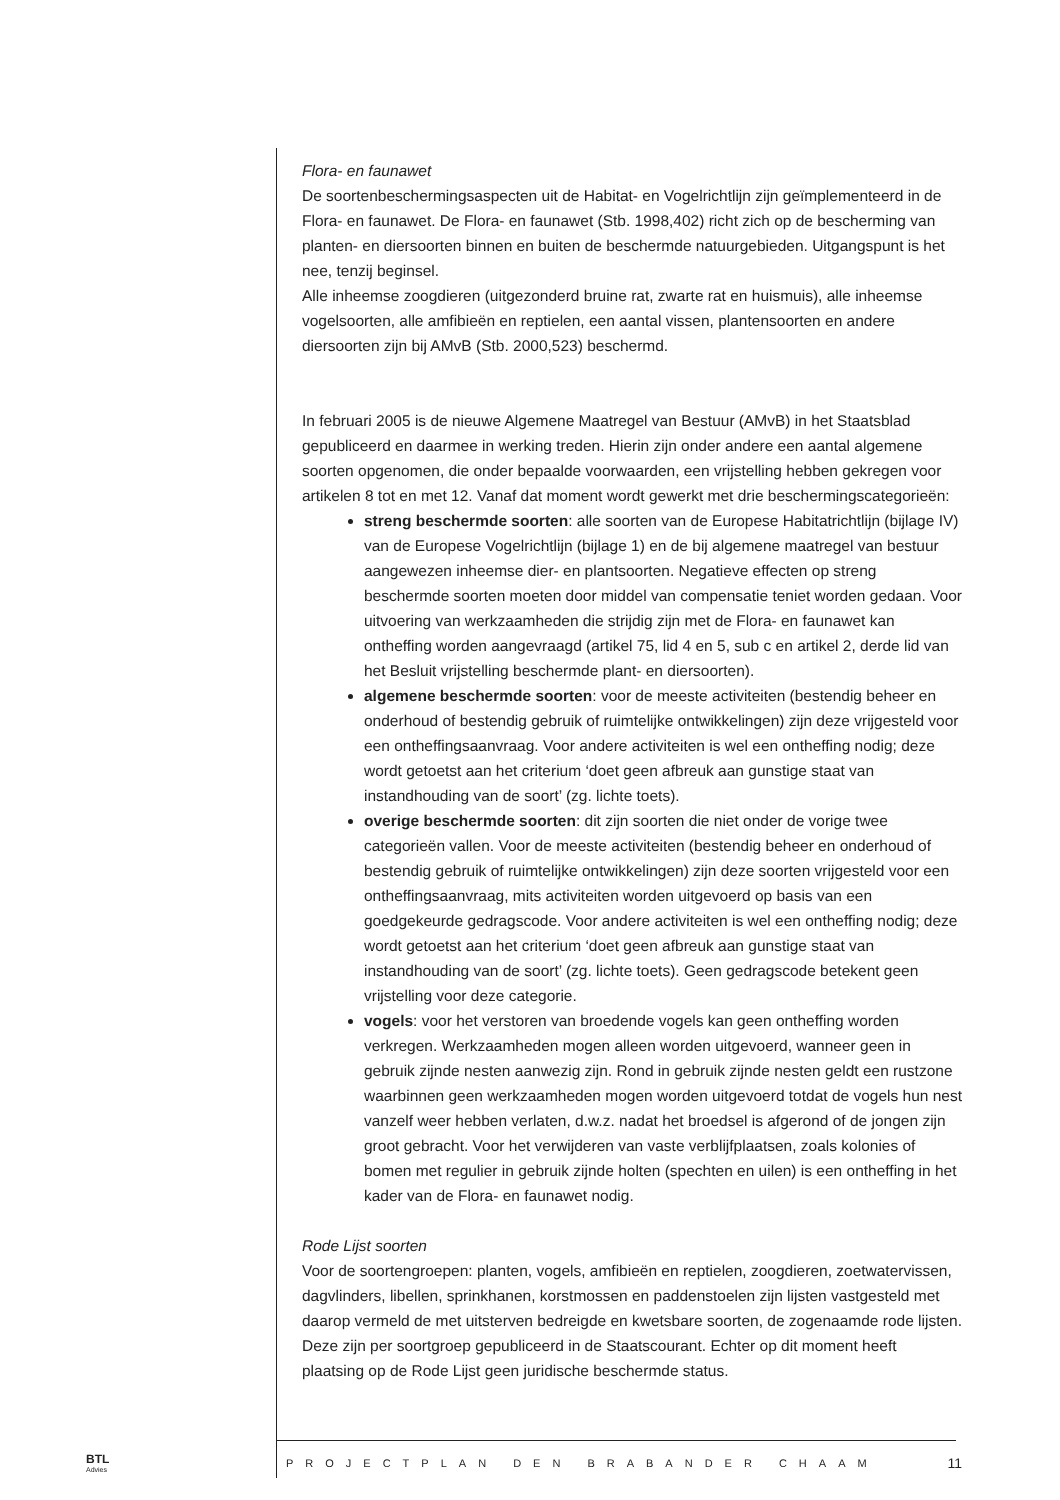Flora- en faunawet
De soortenbeschermingsaspecten uit de Habitat- en Vogelrichtlijn zijn geïmplementeerd in de Flora- en faunawet. De Flora- en faunawet (Stb. 1998,402) richt zich op de bescherming van planten- en diersoorten binnen en buiten de beschermde natuurgebieden. Uitgangspunt is het nee, tenzij beginsel.
Alle inheemse zoogdieren (uitgezonderd bruine rat, zwarte rat en huismuis), alle inheemse vogelsoorten, alle amfibieën en reptielen, een aantal vissen, plantensoorten en andere diersoorten zijn bij AMvB (Stb. 2000,523) beschermd.
In februari 2005 is de nieuwe Algemene Maatregel van Bestuur (AMvB) in het Staatsblad gepubliceerd en daarmee in werking treden. Hierin zijn onder andere een aantal algemene soorten opgenomen, die onder bepaalde voorwaarden, een vrijstelling hebben gekregen voor artikelen 8 tot en met 12. Vanaf dat moment wordt gewerkt met drie beschermingscategorieën:
streng beschermde soorten: alle soorten van de Europese Habitatrichtlijn (bijlage IV) van de Europese Vogelrichtlijn (bijlage 1) en de bij algemene maatregel van bestuur aangewezen inheemse dier- en plantsoorten. Negatieve effecten op streng beschermde soorten moeten door middel van compensatie teniet worden gedaan. Voor uitvoering van werkzaamheden die strijdig zijn met de Flora- en faunawet kan ontheffing worden aangevraagd (artikel 75, lid 4 en 5, sub c en artikel 2, derde lid van het Besluit vrijstelling beschermde plant- en diersoorten).
algemene beschermde soorten: voor de meeste activiteiten (bestendig beheer en onderhoud of bestendig gebruik of ruimtelijke ontwikkelingen) zijn deze vrijgesteld voor een ontheffingsaanvraag. Voor andere activiteiten is wel een ontheffing nodig; deze wordt getoetst aan het criterium ‘doet geen afbreuk aan gunstige staat van instandhouding van de soort’ (zg. lichte toets).
overige beschermde soorten: dit zijn soorten die niet onder de vorige twee categorieën vallen. Voor de meeste activiteiten (bestendig beheer en onderhoud of bestendig gebruik of ruimtelijke ontwikkelingen) zijn deze soorten vrijgesteld voor een ontheffingsaanvraag, mits activiteiten worden uitgevoerd op basis van een goedgekeurde gedragscode. Voor andere activiteiten is wel een ontheffing nodig; deze wordt getoetst aan het criterium ‘doet geen afbreuk aan gunstige staat van instandhouding van de soort’ (zg. lichte toets). Geen gedragscode betekent geen vrijstelling voor deze categorie.
vogels: voor het verstoren van broedende vogels kan geen ontheffing worden verkregen. Werkzaamheden mogen alleen worden uitgevoerd, wanneer geen in gebruik zijnde nesten aanwezig zijn. Rond in gebruik zijnde nesten geldt een rustzone waarbinnen geen werkzaamheden mogen worden uitgevoerd totdat de vogels hun nest vanzelf weer hebben verlaten, d.w.z. nadat het broedsel is afgerond of de jongen zijn groot gebracht. Voor het verwijderen van vaste verblijfplaatsen, zoals kolonies of bomen met regulier in gebruik zijnde holten (spechten en uilen) is een ontheffing in het kader van de Flora- en faunawet nodig.
Rode Lijst soorten
Voor de soortengroepen: planten, vogels, amfibieën en reptielen, zoogdieren, zoetwatervissen, dagvlinders, libellen, sprinkhanen, korstmossen en paddenstoelen zijn lijsten vastgesteld met daarop vermeld de met uitsterven bedreigde en kwetsbare soorten, de zogenaamde rode lijsten. Deze zijn per soortgroep gepubliceerd in de Staatscourant. Echter op dit moment heeft plaatsing op de Rode Lijst geen juridische beschermde status.
BTL
Advies
PROJECTPLAN DEN BRABANDER CHAAM
11